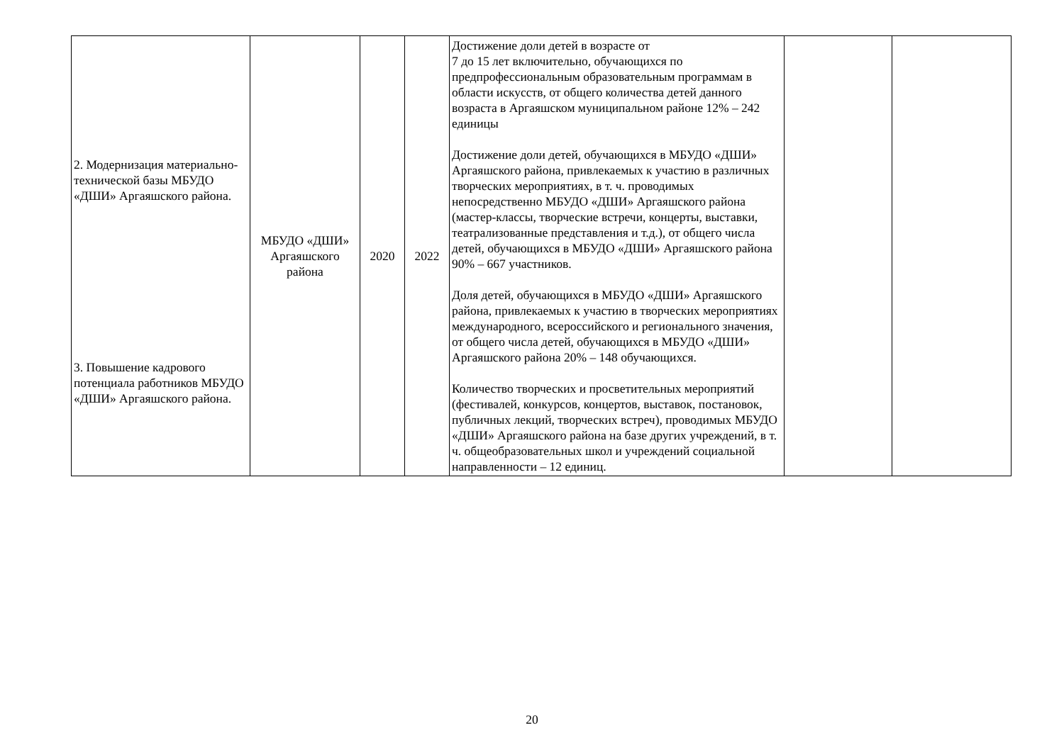| 2. Модернизация материально-технической базы МБУДО «ДШИ» Аргаяшского района. 3. Повышение кадрового потенциала работников МБУДО «ДШИ» Аргаяшского района. | МБУДО «ДШИ» Аргаяшского района | 2020 | 2022 | Достижение доли детей в возрасте от 7 до 15 лет включительно, обучающихся по предпрофессиональным образовательным программам в области искусств, от общего количества детей данного возраста в Аргаяшском муниципальном районе 12% – 242 единицы Достижение доли детей, обучающихся в МБУДО «ДШИ» Аргаяшского района, привлекаемых к участию в различных творческих мероприятиях, в т. ч. проводимых непосредственно МБУДО «ДШИ» Аргаяшского района (мастер-классы, творческие встречи, концерты, выставки, театрализованные представления и т.д.), от общего числа детей, обучающихся в МБУДО «ДШИ» Аргаяшского района 90% – 667 участников. Доля детей, обучающихся в МБУДО «ДШИ» Аргаяшского района, привлекаемых к участию в творческих мероприятиях международного, всероссийского и регионального значения, от общего числа детей, обучающихся в МБУДО «ДШИ» Аргаяшского района 20% – 148 обучающихся. Количество творческих и просветительных мероприятий (фестивалей, конкурсов, концертов, выставок, постановок, публичных лекций, творческих встреч), проводимых МБУДО «ДШИ» Аргаяшского района на базе других учреждений, в т. ч. общеобразовательных школ и учреждений социальной направленности – 12 единиц. | | |
20